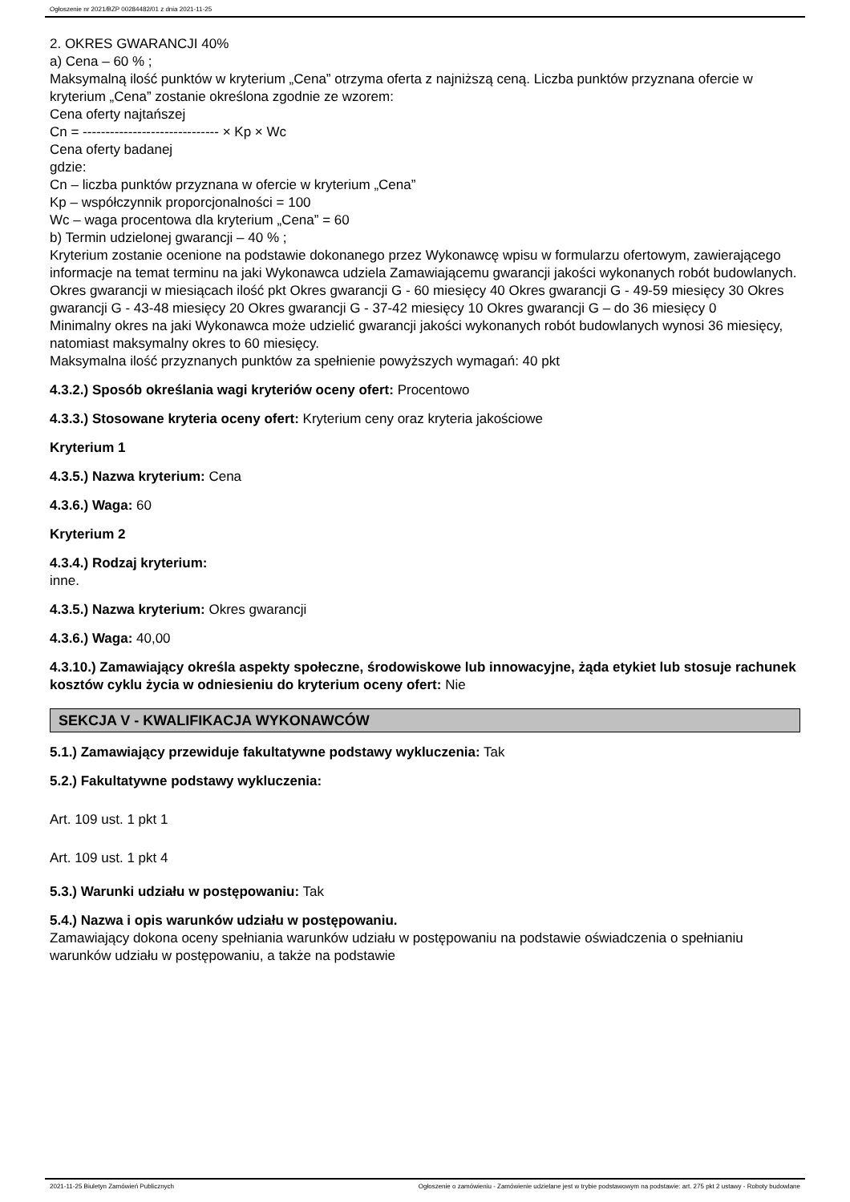Ogłoszenie nr 2021/BZP 00284482/01 z dnia 2021-11-25
2. OKRES GWARANCJI 40%
a) Cena – 60 % ;
Maksymalną ilość punktów w kryterium „Cena” otrzyma oferta z najniższą ceną. Liczba punktów przyznana ofercie w kryterium „Cena” zostanie określona zgodnie ze wzorem:
Cena oferty najtańszej
Cn = ------------------------------ × Kp × Wc
Cena oferty badanej
gdzie:
Cn – liczba punktów przyznana w ofercie w kryterium „Cena”
Kp – współczynnik proporcjonalności = 100
Wc – waga procentowa dla kryterium „Cena” = 60
b) Termin udzielonej gwarancji – 40 % ;
Kryterium zostanie ocenione na podstawie dokonanego przez Wykonawcę wpisu w formularzu ofertowym, zawierającego informacje na temat terminu na jaki Wykonawca udziela Zamawiającemu gwarancji jakości wykonanych robót budowlanych.
Okres gwarancji w miesiącach ilość pkt Okres gwarancji G - 60 miesięcy 40 Okres gwarancji G - 49-59 miesięcy 30 Okres gwarancji G - 43-48 miesięcy 20 Okres gwarancji G - 37-42 miesięcy 10 Okres gwarancji G – do 36 miesięcy 0
Minimalny okres na jaki Wykonawca może udzielić gwarancji jakości wykonanych robót budowlanych wynosi 36 miesięcy, natomiast maksymalny okres to 60 miesięcy.
Maksymalna ilość przyznanych punktów za spełnienie powyższych wymagań: 40 pkt
4.3.2.) Sposób określania wagi kryteriów oceny ofert: Procentowo
4.3.3.) Stosowane kryteria oceny ofert: Kryterium ceny oraz kryteria jakościowe
Kryterium 1
4.3.5.) Nazwa kryterium: Cena
4.3.6.) Waga: 60
Kryterium 2
4.3.4.) Rodzaj kryterium:
inne.
4.3.5.) Nazwa kryterium: Okres gwarancji
4.3.6.) Waga: 40,00
4.3.10.) Zamawiający określa aspekty społeczne, środowiskowe lub innowacyjne, żąda etykiet lub stosuje rachunek kosztów cyklu życia w odniesieniu do kryterium oceny ofert: Nie
SEKCJA V - KWALIFIKACJA WYKONAWCÓW
5.1.) Zamawiający przewiduje fakultatywne podstawy wykluczenia: Tak
5.2.) Fakultatywne podstawy wykluczenia:
Art. 109 ust. 1 pkt 1
Art. 109 ust. 1 pkt 4
5.3.) Warunki udziału w postępowaniu: Tak
5.4.) Nazwa i opis warunków udziału w postępowaniu.
Zamawiający dokona oceny spełniania warunków udziału w postępowaniu na podstawie oświadczenia o spełnianiu warunków udziału w postępowaniu, a także na podstawie
2021-11-25 Biuletyn Zamówień Publicznych Ogłoszenie o zamówieniu - Zamówienie udzielane jest w trybie podstawowym na podstawie: art. 275 pkt 2 ustawy - Roboty budowlane